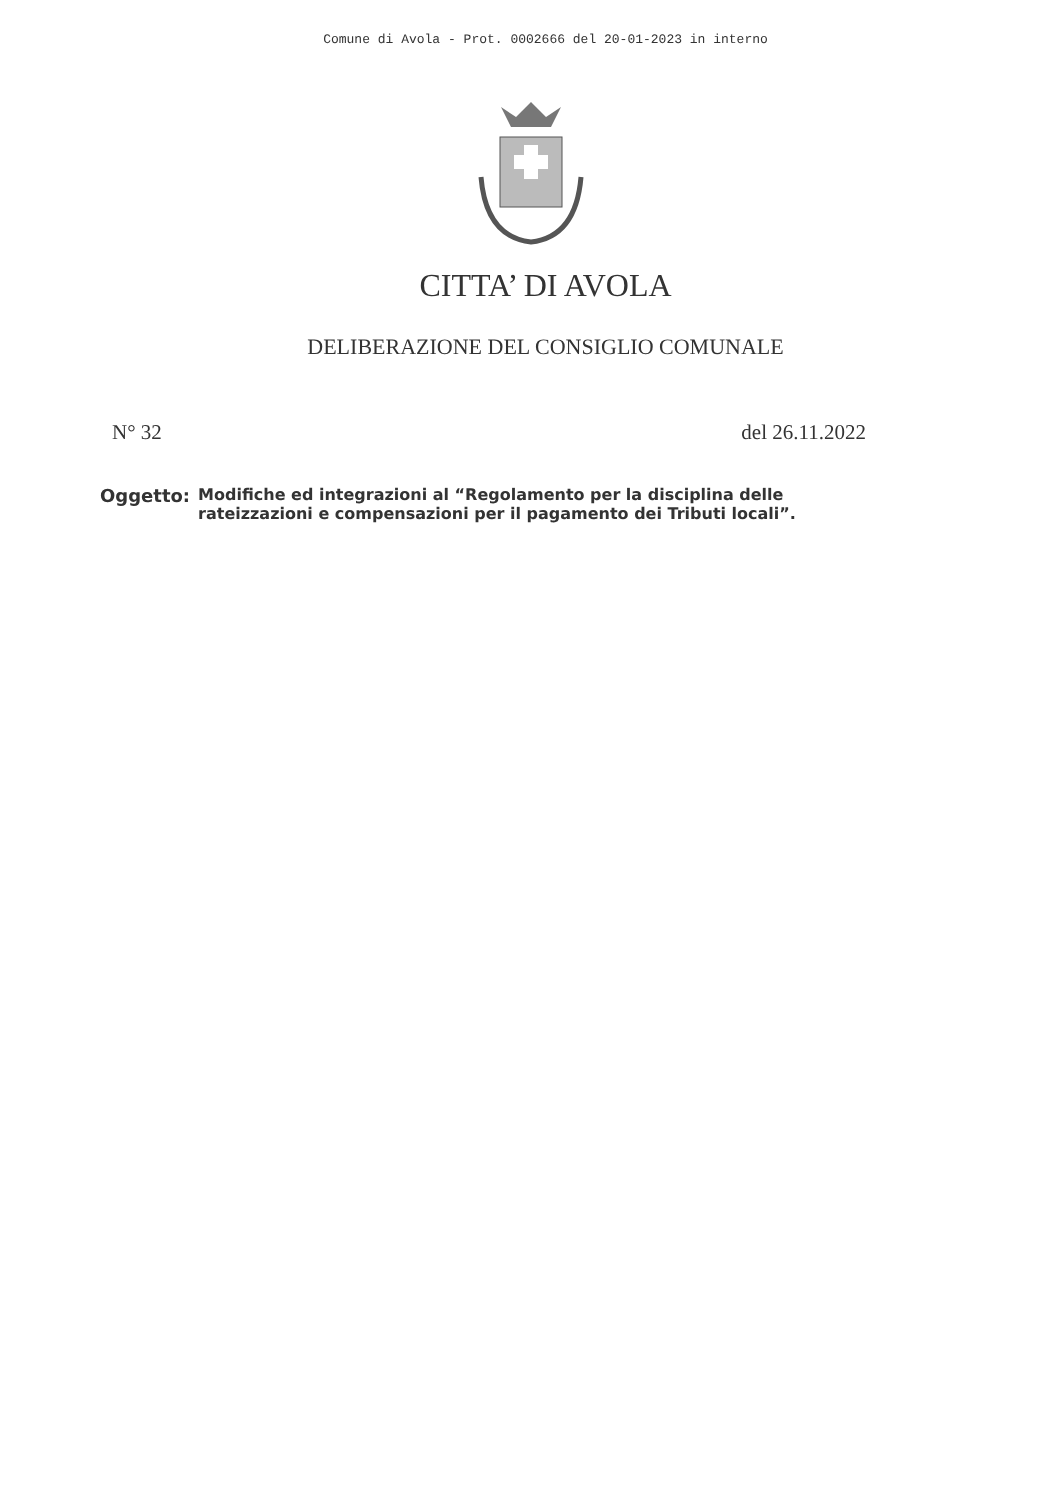Comune di Avola - Prot. 0002666 del 20-01-2023 in interno
CITTA’ DI AVOLA
DELIBERAZIONE DEL CONSIGLIO COMUNALE
N° 32 del 26.11.2022
Oggetto: Modifiche ed integrazioni al “Regolamento per la disciplina delle
rateizzazioni e compensazioni per il pagamento dei Tributi locali”.